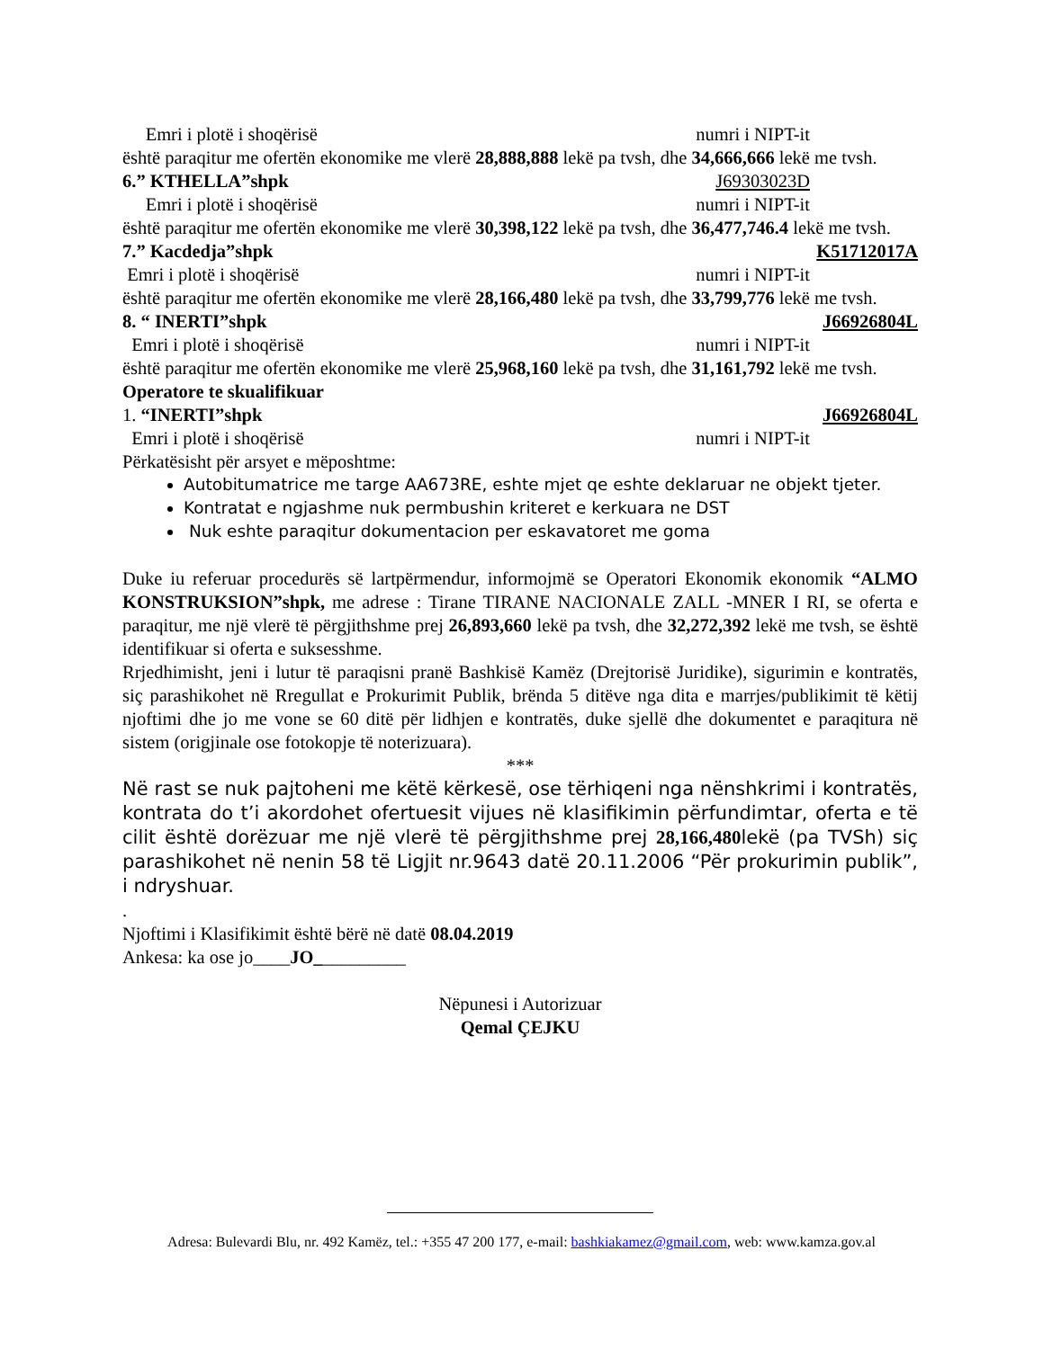Emri i plotë i shoqërisë numri i NIPT-it
është paraqitur me ofertën ekonomike me vlerë 28,888,888 lekë pa tvsh, dhe 34,666,666 lekë me tvsh.
6.” KTHELLA”shpk J69303023D
Emri i plotë i shoqërisë numri i NIPT-it
është paraqitur me ofertën ekonomike me vlerë 30,398,122 lekë pa tvsh, dhe 36,477,746.4 lekë me tvsh.
7.” Kacdedja”shpk K51712017A
Emri i plotë i shoqërisë numri i NIPT-it
është paraqitur me ofertën ekonomike me vlerë 28,166,480 lekë pa tvsh, dhe 33,799,776 lekë me tvsh.
8. “ INERTI”shpk J66926804L
Emri i plotë i shoqërisë numri i NIPT-it
është paraqitur me ofertën ekonomike me vlerë 25,968,160 lekë pa tvsh, dhe 31,161,792 lekë me tvsh.
Operatore te skualifikuar
1. “INERTI”shpk J66926804L
Emri i plotë i shoqërisë numri i NIPT-it
Përkatësisht për arsyet e mëposhtme:
Autobitumatrice me targe AA673RE, eshte mjet qe eshte deklaruar ne objekt tjeter.
Kontratat e ngjashme nuk permbushin kriteret e kerkuara ne DST
Nuk eshte paraqitur dokumentacion per eskavatoret me goma
Duke iu referuar procedurës së lartpërmendur, informojmë se Operatori Ekonomik ekonomik “ALMO KONSTRUKSION”shpk, me adrese : Tirane TIRANE NACIONALE ZALL -MNER I RI, se oferta e paraqitur, me një vlerë të përgjithshme prej 26,893,660 lekë pa tvsh, dhe 32,272,392 lekë me tvsh, se është identifikuar si oferta e suksesshme.
Rrjedhimisht, jeni i lutur të paraqisni pranë Bashkisë Kamëz (Drejtorisë Juridike), sigurimin e kontratës, siç parashikohet në Rregullat e Prokurimit Publik, brënda 5 ditëve nga dita e marrjes/publikimit të këtij njoftimi dhe jo me vone se 60 ditë për lidhjen e kontratës, duke sjellë dhe dokumentet e paraqitura në sistem (origjinale ose fotokopje të noterizuara).
***
Në rast se nuk pajtoheni me këtë kërkesë, ose tërhiqeni nga nënshkrimi i kontratës, kontrata do t’i akordohet ofertuesit vijues në klasifikimin përfundimtar, oferta e të cilit është dorëzuar me një vlerë të përgjithshme prej 28,166,480lekë (pa TVSh) siç parashikohet në nenin 58 të Ligjit nr.9643 datë 20.11.2006 “Për prokurimin publik”, i ndryshuar.
.
Njoftimi i Klasifikimit është bërë në datë 08.04.2019
Ankesa: ka ose jo____JO__________
Nëpunesi i Autorizuar
Qemal ÇEJKU
Adresa: Bulevardi Blu, nr. 492 Kamëz, tel.: +355 47 200 177, e-mail: bashkiakamez@gmail.com, web: www.kamza.gov.al